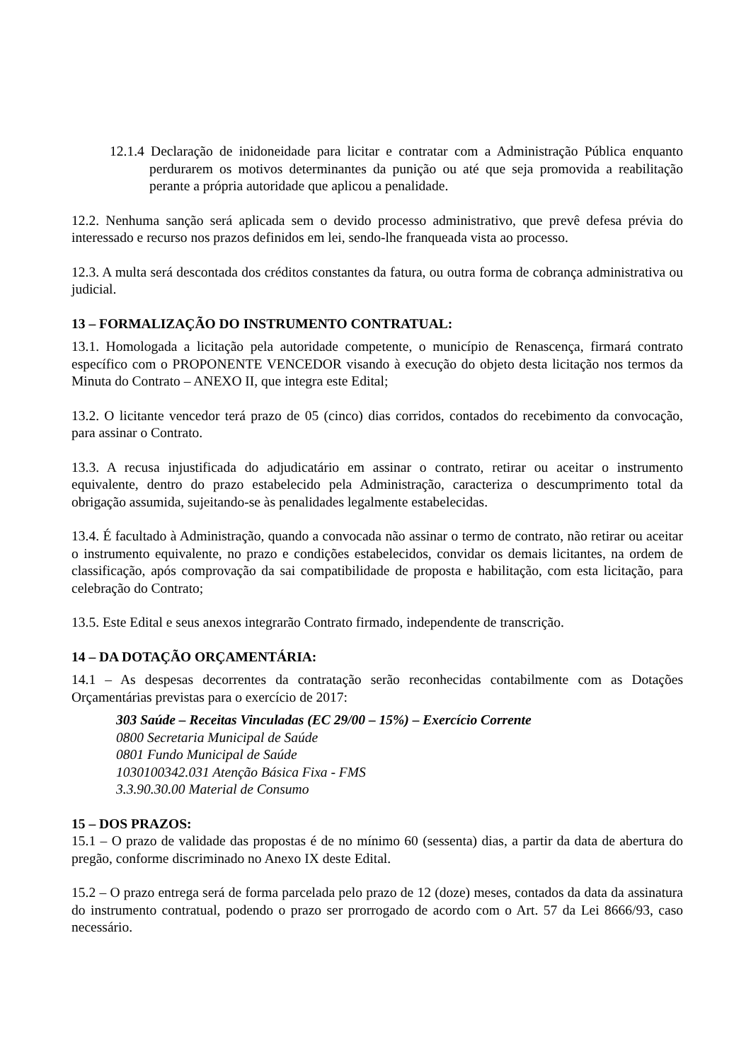12.1.4 Declaração de inidoneidade para licitar e contratar com a Administração Pública enquanto perdurarem os motivos determinantes da punição ou até que seja promovida a reabilitação perante a própria autoridade que aplicou a penalidade.
12.2. Nenhuma sanção será aplicada sem o devido processo administrativo, que prevê defesa prévia do interessado e recurso nos prazos definidos em lei, sendo-lhe franqueada vista ao processo.
12.3. A multa será descontada dos créditos constantes da fatura, ou outra forma de cobrança administrativa ou judicial.
13 – FORMALIZAÇÃO DO INSTRUMENTO CONTRATUAL:
13.1. Homologada a licitação pela autoridade competente, o município de Renascença, firmará contrato específico com o PROPONENTE VENCEDOR visando à execução do objeto desta licitação nos termos da Minuta do Contrato – ANEXO II, que integra este Edital;
13.2. O licitante vencedor terá prazo de 05 (cinco) dias corridos, contados do recebimento da convocação, para assinar o Contrato.
13.3. A recusa injustificada do adjudicatário em assinar o contrato, retirar ou aceitar o instrumento equivalente, dentro do prazo estabelecido pela Administração, caracteriza o descumprimento total da obrigação assumida, sujeitando-se às penalidades legalmente estabelecidas.
13.4. É facultado à Administração, quando a convocada não assinar o termo de contrato, não retirar ou aceitar o instrumento equivalente, no prazo e condições estabelecidos, convidar os demais licitantes, na ordem de classificação, após comprovação da sai compatibilidade de proposta e habilitação, com esta licitação, para celebração do Contrato;
13.5. Este Edital e seus anexos integrarão Contrato firmado, independente de transcrição.
14 – DA DOTAÇÃO ORÇAMENTÁRIA:
14.1 – As despesas decorrentes da contratação serão reconhecidas contabilmente com as Dotações Orçamentárias previstas para o exercício de 2017:
303 Saúde – Receitas Vinculadas (EC 29/00 – 15%) – Exercício Corrente
0800 Secretaria Municipal de Saúde
0801 Fundo Municipal de Saúde
1030100342.031 Atenção Básica Fixa - FMS
3.3.90.30.00 Material de Consumo
15 – DOS PRAZOS:
15.1 – O prazo de validade das propostas é de no mínimo 60 (sessenta) dias, a partir da data de abertura do pregão, conforme discriminado no Anexo IX deste Edital.
15.2 – O prazo entrega será de forma parcelada pelo prazo de 12 (doze) meses, contados da data da assinatura do instrumento contratual, podendo o prazo ser prorrogado de acordo com o Art. 57 da Lei 8666/93, caso necessário.